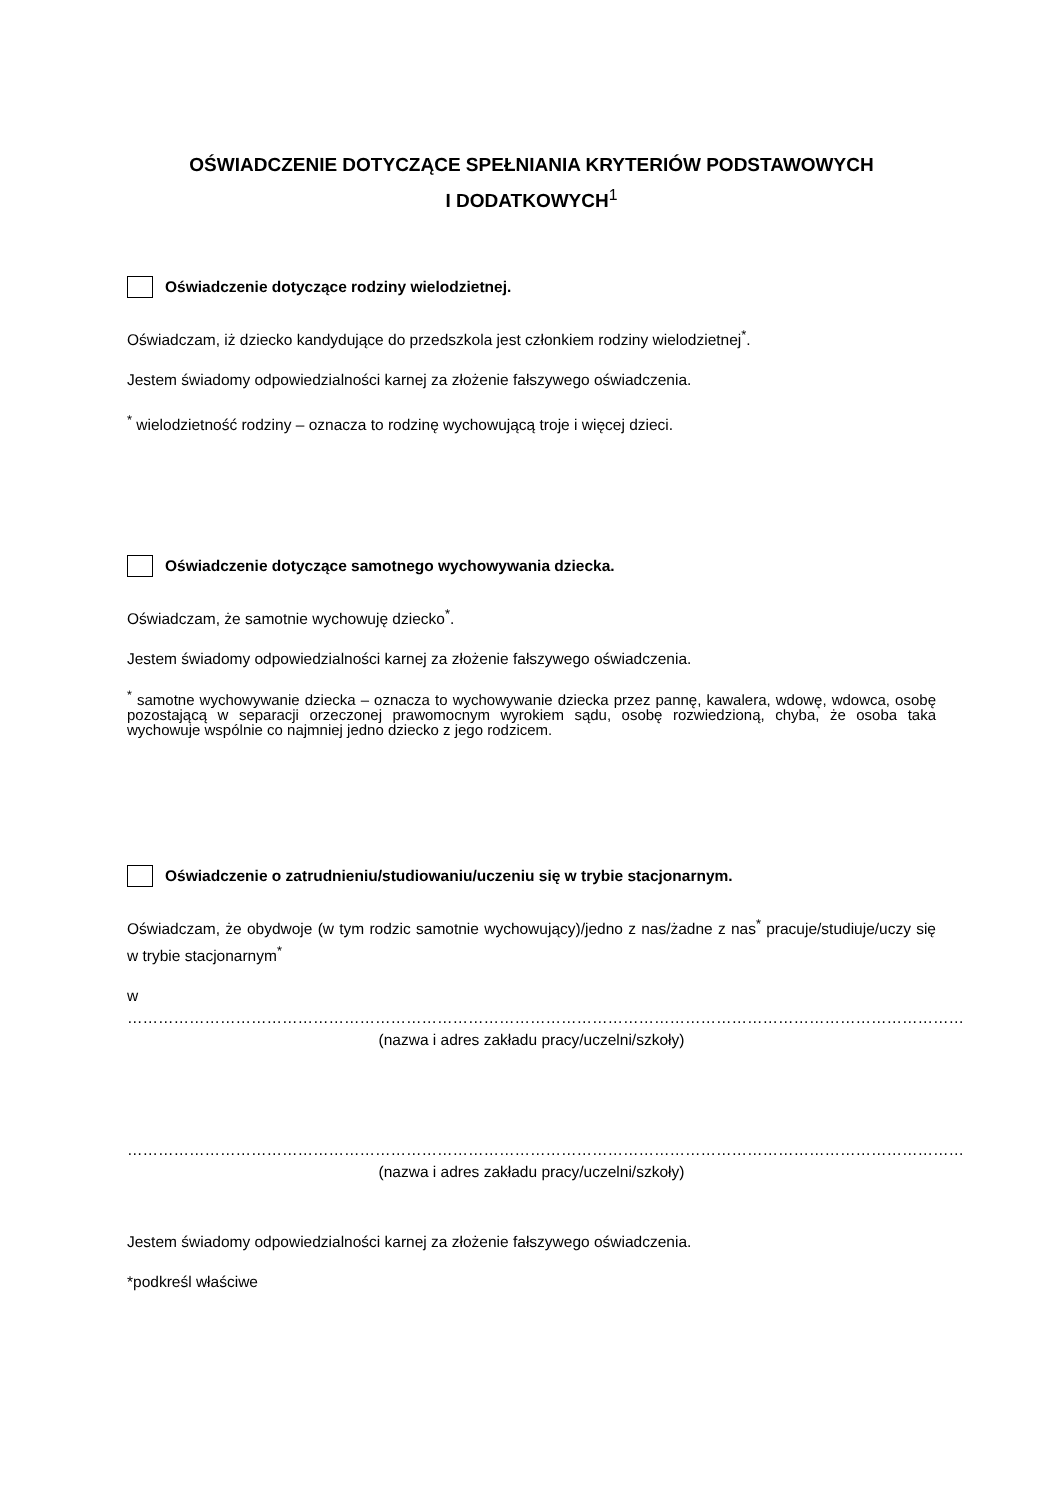OŚWIADCZENIE DOTYCZĄCE SPEŁNIANIA KRYTERIÓW PODSTAWOWYCH
I DODATKOWYCH<sup>1</sup>
Oświadczenie dotyczące rodziny wielodzietnej.
Oświadczam, iż dziecko kandydujące do przedszkola jest członkiem rodziny wielodzietnej<sup>*</sup>.
Jestem świadomy odpowiedzialności karnej za złożenie fałszywego oświadczenia.
<sup>*</sup> wielodzietność rodziny – oznacza to rodzinę wychowującą troje i więcej dzieci.
Oświadczenie dotyczące samotnego wychowywania dziecka.
Oświadczam, że samotnie wychowuję dziecko<sup>*</sup>.
Jestem świadomy odpowiedzialności karnej za złożenie fałszywego oświadczenia.
<sup>*</sup> samotne wychowywanie dziecka – oznacza to wychowywanie dziecka przez pannę, kawalera, wdowę, wdowca, osobę pozostającą w separacji orzeczonej prawomocnym wyrokiem sądu, osobę rozwiedzioną, chyba, że osoba taka wychowuje wspólnie co najmniej jedno dziecko z jego rodzicem.
Oświadczenie o zatrudnieniu/studiowaniu/uczeniu się w trybie stacjonarnym.
Oświadczam, że obydwoje (w tym rodzic samotnie wychowujący)/jedno z nas/żadne z nas<sup>*</sup> pracuje/studiuje/uczy się w trybie stacjonarnym<sup>*</sup>
w ………………………………………………………………………………………………………………………………………………
(nazwa i adres zakładu pracy/uczelni/szkoły)
………………………………………………………………………………………………………………………………………………
(nazwa i adres zakładu pracy/uczelni/szkoły)
Jestem świadomy odpowiedzialności karnej za złożenie fałszywego oświadczenia.
*podkreśl właściwe